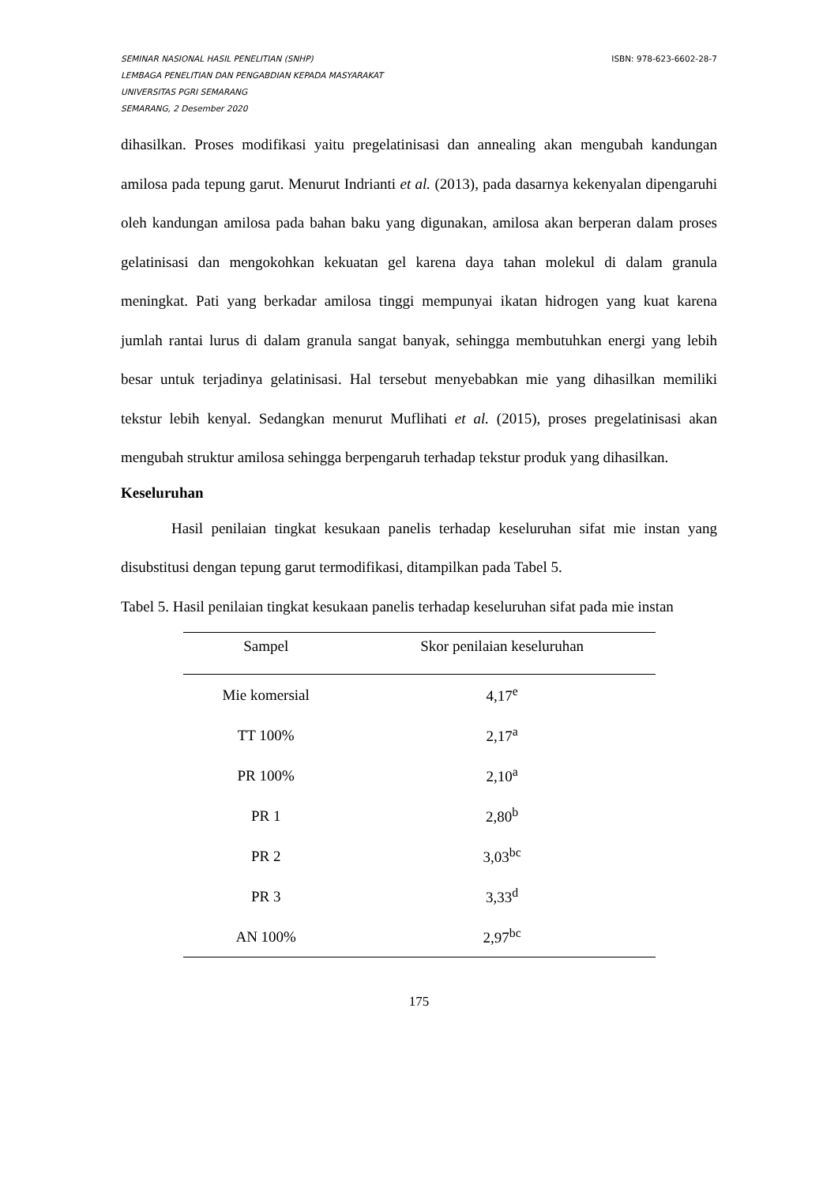SEMINAR NASIONAL HASIL PENELITIAN (SNHP)
LEMBAGA PENELITIAN DAN PENGABDIAN KEPADA MASYARAKAT
UNIVERSITAS PGRI SEMARANG
SEMARANG, 2 Desember 2020
ISBN: 978-623-6602-28-7
dihasilkan. Proses modifikasi yaitu pregelatinisasi dan annealing akan mengubah kandungan amilosa pada tepung garut. Menurut Indrianti et al. (2013), pada dasarnya kekenyalan dipengaruhi oleh kandungan amilosa pada bahan baku yang digunakan, amilosa akan berperan dalam proses gelatinisasi dan mengokohkan kekuatan gel karena daya tahan molekul di dalam granula meningkat. Pati yang berkadar amilosa tinggi mempunyai ikatan hidrogen yang kuat karena jumlah rantai lurus di dalam granula sangat banyak, sehingga membutuhkan energi yang lebih besar untuk terjadinya gelatinisasi. Hal tersebut menyebabkan mie yang dihasilkan memiliki tekstur lebih kenyal. Sedangkan menurut Muflihati et al. (2015), proses pregelatinisasi akan mengubah struktur amilosa sehingga berpengaruh terhadap tekstur produk yang dihasilkan.
Keseluruhan
Hasil penilaian tingkat kesukaan panelis terhadap keseluruhan sifat mie instan yang disubstitusi dengan tepung garut termodifikasi, ditampilkan pada Tabel 5.
Tabel 5. Hasil penilaian tingkat kesukaan panelis terhadap keseluruhan sifat pada mie instan
| Sampel | Skor penilaian keseluruhan |
| --- | --- |
| Mie komersial | 4,17<sup>e</sup> |
| TT 100% | 2,17<sup>a</sup> |
| PR 100% | 2,10<sup>a</sup> |
| PR 1 | 2,80<sup>b</sup> |
| PR 2 | 3,03<sup>bc</sup> |
| PR 3 | 3,33<sup>d</sup> |
| AN 100% | 2,97<sup>bc</sup> |
175